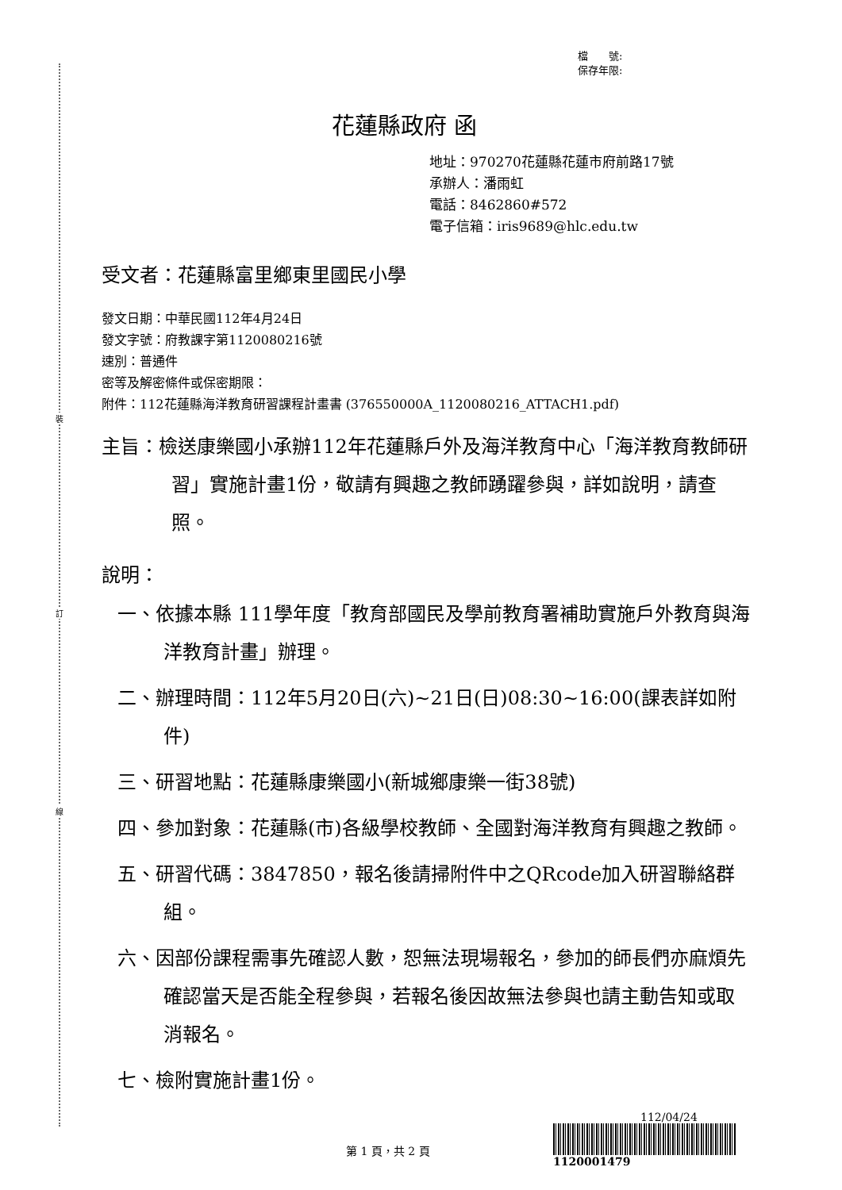裝
訂
線
檔　　號:
保存年限:
花蓮縣政府 函
地址：970270花蓮縣花蓮市府前路17號
承辦人：潘雨虹
電話：8462860#572
電子信箱：iris9689@hlc.edu.tw
受文者：花蓮縣富里鄉東里國民小學
發文日期：中華民國112年4月24日
發文字號：府教課字第1120080216號
速別：普通件
密等及解密條件或保密期限：
附件：112花蓮縣海洋教育研習課程計畫書 (376550000A_1120080216_ATTACH1.pdf)
主旨：檢送康樂國小承辦112年花蓮縣戶外及海洋教育中心「海洋教育教師研習」實施計畫1份，敬請有興趣之教師踴躍參與，詳如說明，請查照。
說明：
一、依據本縣 111學年度「教育部國民及學前教育署補助實施戶外教育與海洋教育計畫」辦理。
二、辦理時間：112年5月20日(六)~21日(日)08:30~16:00(課表詳如附件)
三、研習地點：花蓮縣康樂國小(新城鄉康樂一街38號)
四、參加對象：花蓮縣(市)各級學校教師、全國對海洋教育有興趣之教師。
五、研習代碼：3847850，報名後請掃附件中之QRcode加入研習聯絡群組。
六、因部份課程需事先確認人數，恕無法現場報名，參加的師長們亦麻煩先確認當天是否能全程參與，若報名後因故無法參與也請主動告知或取消報名。
七、檢附實施計畫1份。
第 1 頁，共 2 頁
112/04/24
1120001479